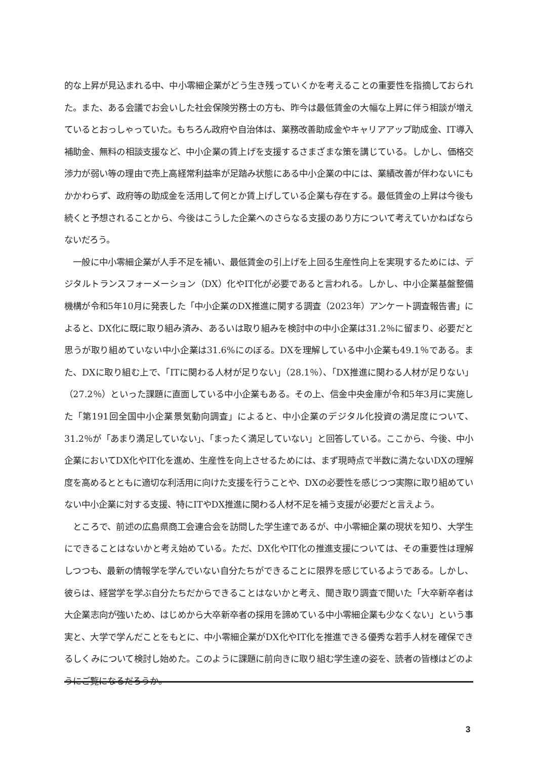的な上昇が見込まれる中、中小零細企業がどう生き残っていくかを考えることの重要性を指摘しておられた。また、ある会議でお会いした社会保険労務士の方も、昨今は最低賃金の大幅な上昇に伴う相談が増えているとおっしゃっていた。もちろん政府や自治体は、業務改善助成金やキャリアアップ助成金、IT導入補助金、無料の相談支援など、中小企業の賃上げを支援するさまざまな策を講じている。しかし、価格交渉力が弱い等の理由で売上高経常利益率が足踏み状態にある中小企業の中には、業績改善が伴わないにもかかわらず、政府等の助成金を活用して何とか賃上げしている企業も存在する。最低賃金の上昇は今後も続くと予想されることから、今後はこうした企業へのさらなる支援のあり方について考えていかねばならないだろう。
　一般に中小零細企業が人手不足を補い、最低賃金の引上げを上回る生産性向上を実現するためには、デジタルトランスフォーメーション（DX）化やIT化が必要であると言われる。しかし、中小企業基盤整備機構が令和5年10月に発表した「中小企業のDX推進に関する調査（2023年）アンケート調査報告書」によると、DX化に既に取り組み済み、あるいは取り組みを検討中の中小企業は31.2％に留まり、必要だと思うが取り組めていない中小企業は31.6%にのぼる。DXを理解している中小企業も49.1％である。また、DXに取り組む上で、「ITに関わる人材が足りない」（28.1％）、「DX推進に関わる人材が足りない」（27.2％）といった課題に直面している中小企業もある。その上、信金中央金庫が令和5年3月に実施した「第191回全国中小企業景気動向調査」によると、中小企業のデジタル化投資の満足度について、31.2％が「あまり満足していない」、「まったく満足していない」と回答している。ここから、今後、中小企業においてDX化やIT化を進め、生産性を向上させるためには、まず現時点で半数に満たないDXの理解度を高めるとともに適切な利活用に向けた支援を行うことや、DXの必要性を感じつつ実際に取り組めていない中小企業に対する支援、特にITやDX推進に関わる人材不足を補う支援が必要だと言えよう。
　ところで、前述の広島県商工会連合会を訪問した学生達であるが、中小零細企業の現状を知り、大学生にできることはないかと考え始めている。ただ、DX化やIT化の推進支援については、その重要性は理解しつつも、最新の情報学を学んでいない自分たちができることに限界を感じているようである。しかし、彼らは、経営学を学ぶ自分たちだからできることはないかと考え、聞き取り調査で聞いた「大卒新卒者は大企業志向が強いため、はじめから大卒新卒者の採用を諦めている中小零細企業も少なくない」という事実と、大学で学んだことをもとに、中小零細企業がDX化やIT化を推進できる優秀な若手人材を確保できるしくみについて検討し始めた。このように課題に前向きに取り組む学生達の姿を、読者の皆様はどのようにご覧になるだろうか。
3